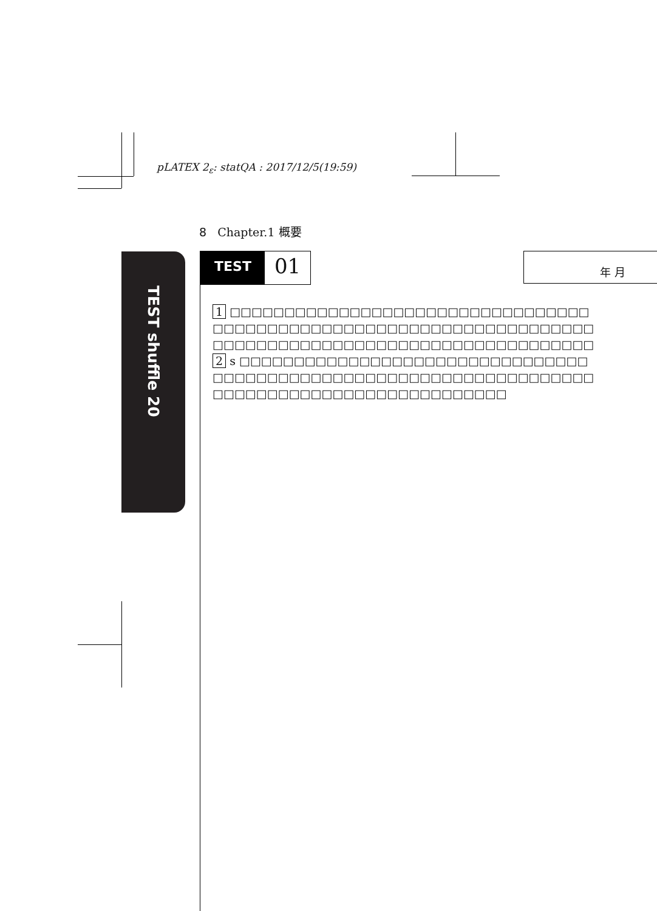pLATEX 2<sub>ε</sub>: statQA : 2017/12/5(19:59)
8 Chapter.1 概要
TEST shuffle 20
TEST
01
年 月
1 □□□□□□□□□□□□□□□□□□□□□□□□□□□□□□□□□
□□□□□□□□□□□□□□□□□□□□□□□□□□□□□□□□□□□
□□□□□□□□□□□□□□□□□□□□□□□□□□□□□□□□□□□
2 s □□□□□□□□□□□□□□□□□□□□□□□□□□□□□□□□
□□□□□□□□□□□□□□□□□□□□□□□□□□□□□□□□□□□
□□□□□□□□□□□□□□□□□□□□□□□□□□□